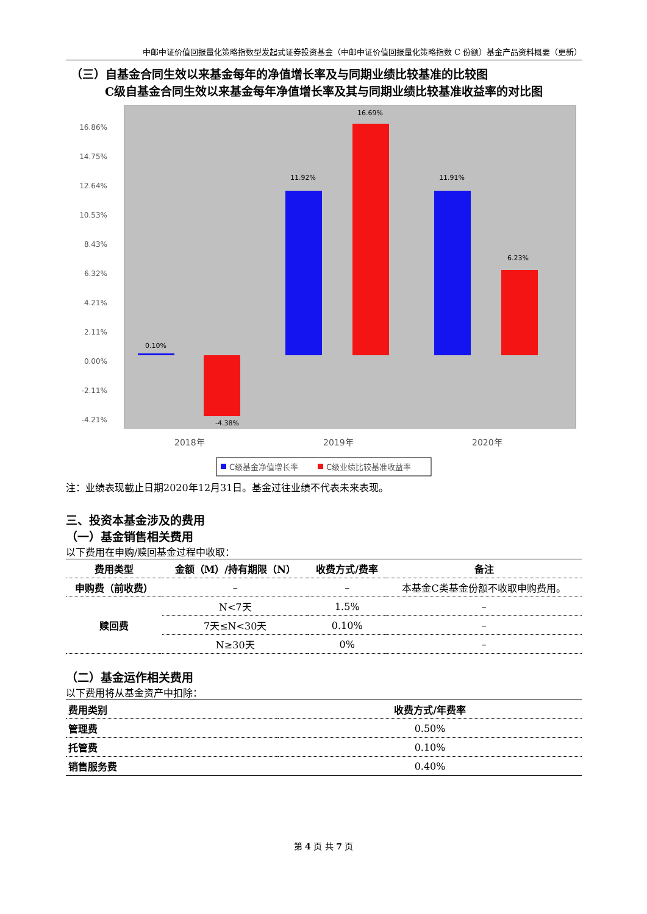中邮中证价值回报量化策略指数型发起式证券投资基金（中邮中证价值回报量化策略指数 C 份额）基金产品资料概要（更新）
（三）自基金合同生效以来基金每年的净值增长率及与同期业绩比较基准的比较图
C级自基金合同生效以来基金每年净值增长率及其与同期业绩比较基准收益率的对比图
16.86%
14.75%
12.64%
10.53%
8.43%
6.32%
4.21%
2.11%
0.00%
-2.11%
-4.21%
0.10%
-4.38%
11.92%
16.69%
11.91%
6.23%
2018年
2019年
2020年
C级基金净值增长率
C级业绩比较基准收益率
注：业绩表现截止日期2020年12月31日。基金过往业绩不代表未来表现。
三、投资本基金涉及的费用
（一）基金销售相关费用
以下费用在申购/赎回基金过程中收取：
| 费用类型 | 金额（M）/持有期限（N） | 收费方式/费率 | 备注 |
| --- | --- | --- | --- |
| 申购费（前收费） | – | – | 本基金C类基金份额不收取申购费用。 |
| 赎回费 | N<7天 | 1.5% | – |
| | 7天≤N<30天 | 0.10% | – |
| | N≥30天 | 0% | – |
（二）基金运作相关费用
以下费用将从基金资产中扣除：
| 费用类别 | 收费方式/年费率 |
| --- | --- |
| 管理费 | 0.50% |
| 托管费 | 0.10% |
| 销售服务费 | 0.40% |
第 4 页 共 7 页